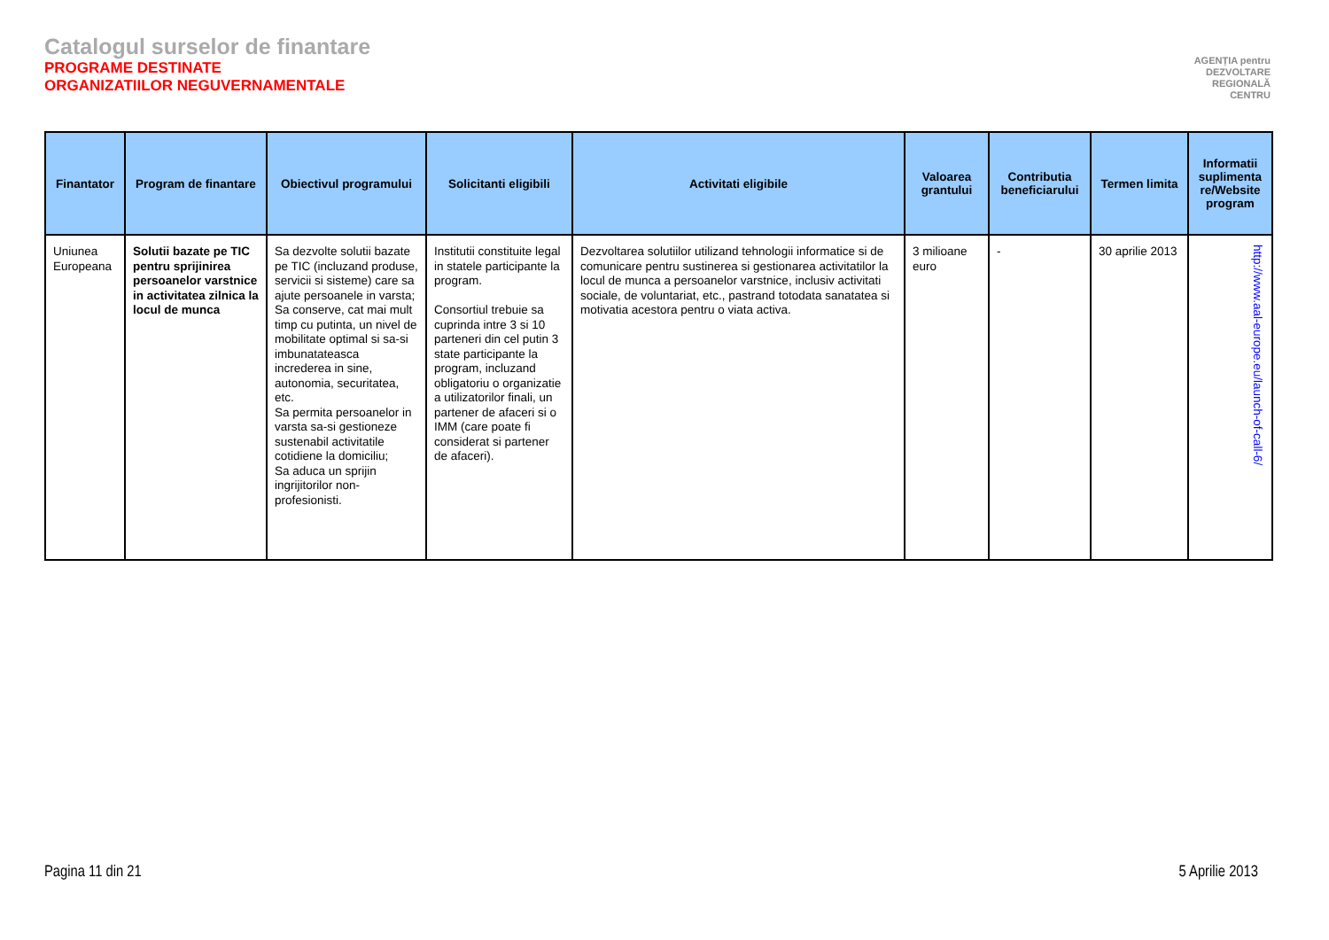Catalogul surselor de finantare
PROGRAME DESTINATE
ORGANIZATIILOR NEGUVERNAMENTALE
AGENȚIA pentru
DEZVOLTARE
REGIONALĂ
CENTRU
| Finantator | Program de finantare | Obiectivul programului | Solicitanti eligibili | Activitati eligibile | Valoarea grantului | Contributia beneficiarului | Termen limita | Informatii suplimenta re/Website program |
| --- | --- | --- | --- | --- | --- | --- | --- | --- |
| Uniunea Europeana | Solutii bazate pe TIC pentru sprijinirea persoanelor varstnice in activitatea zilnica la locul de munca | Sa dezvolte solutii bazate pe TIC (incluzand produse, servicii si sisteme) care sa ajute persoanele in varsta; Sa conserve, cat mai mult timp cu putinta, un nivel de mobilitate optimal si sa-si imbunatateasca increderea in sine, autonomia, securitatea, etc. Sa permita persoanelor in varsta sa-si gestioneze sustenabil activitatile cotidiene la domiciliu; Sa aduca un sprijin ingrijitorilor non-profesionisti. | Institutii constituite legal in statele participante la program. Consortiul trebuie sa cuprinda intre 3 si 10 parteneri din cel putin 3 state participante la program, incluzand obligatoriu o organizatie a utilizatorilor finali, un partener de afaceri si o IMM (care poate fi considerat si partener de afaceri). | Dezvoltarea solutiilor utilizand tehnologii informatice si de comunicare pentru sustinerea si gestionarea activitatilor la locul de munca a persoanelor varstnice, inclusiv activitati sociale, de voluntariat, etc., pastrand totodata sanatatea si motivatia acestora pentru o viata activa. | 3 milioane euro | - | 30 aprilie 2013 | http://www.aal-europe.eu/launch-of-call-6/ |
Pagina 11 din 21 5 Aprilie 2013